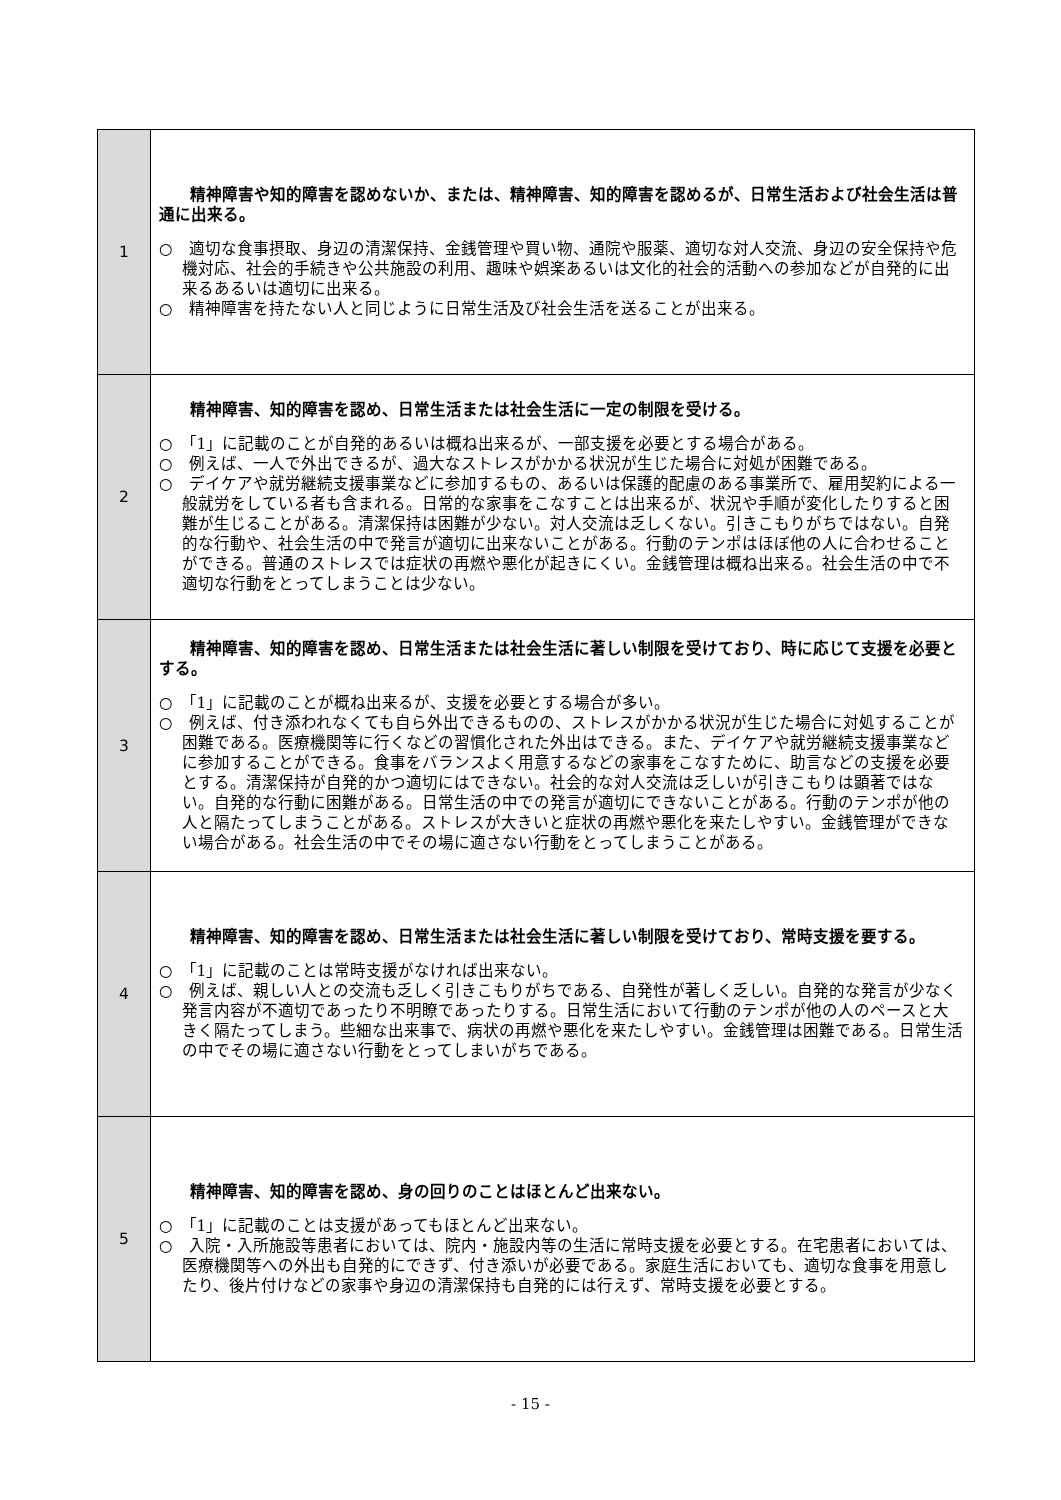| 1 | 精神障害や知的障害を認めないか、または、精神障害、知的障害を認めるが、日常生活および社会生活は普通に出来る。 ○ 適切な食事摂取、身辺の清潔保持、金銭管理や買い物、通院や服薬、適切な対人交流、身辺の安全保持や危機対応、社会的手続きや公共施設の利用、趣味や娯楽あるいは文化的社会的活動への参加などが自発的に出来るあるいは適切に出来る。 ○ 精神障害を持たない人と同じように日常生活及び社会生活を送ることが出来る。 |
| 2 | 精神障害、知的障害を認め、日常生活または社会生活に一定の制限を受ける。 ○ 「1」に記載のことが自発的あるいは概ね出来るが、一部支援を必要とする場合がある。 ○ 例えば、一人で外出できるが、過大なストレスがかかる状況が生じた場合に対処が困難である。 ○ デイケアや就労継続支援事業などに参加するもの、あるいは保護的配慮のある事業所で、雇用契約による一般就労をしている者も含まれる。日常的な家事をこなすことは出来るが、状況や手順が変化したりすると困難が生じることがある。清潔保持は困難が少ない。対人交流は乏しくない。引きこもりがちではない。自発的な行動や、社会生活の中で発言が適切に出来ないことがある。行動のテンポはほぼ他の人に合わせることができる。普通のストレスでは症状の再燃や悪化が起きにくい。金銭管理は概ね出来る。社会生活の中で不適切な行動をとってしまうことは少ない。 |
| 3 | 精神障害、知的障害を認め、日常生活または社会生活に著しい制限を受けており、時に応じて支援を必要とする。 ○ 「1」に記載のことが概ね出来るが、支援を必要とする場合が多い。 ○ 例えば、付き添われなくても自ら外出できるものの、ストレスがかかる状況が生じた場合に対処することが困難である。医療機関等に行くなどの習慣化された外出はできる。また、デイケアや就労継続支援事業などに参加することができる。食事をバランスよく用意するなどの家事をこなすために、助言などの支援を必要とする。清潔保持が自発的かつ適切にはできない。社会的な対人交流は乏しいが引きこもりは顕著ではない。自発的な行動に困難がある。日常生活の中での発言が適切にできないことがある。行動のテンポが他の人と隔たってしまうことがある。ストレスが大きいと症状の再燃や悪化を来たしやすい。金銭管理ができない場合がある。社会生活の中でその場に適さない行動をとってしまうことがある。 |
| 4 | 精神障害、知的障害を認め、日常生活または社会生活に著しい制限を受けており、常時支援を要する。 ○ 「1」に記載のことは常時支援がなければ出来ない。 ○ 例えば、親しい人との交流も乏しく引きこもりがちである、自発性が著しく乏しい。自発的な発言が少なく発言内容が不適切であったり不明瞭であったりする。日常生活において行動のテンポが他の人のペースと大きく隔たってしまう。些細な出来事で、病状の再燃や悪化を来たしやすい。金銭管理は困難である。日常生活の中でその場に適さない行動をとってしまいがちである。 |
| 5 | 精神障害、知的障害を認め、身の回りのことはほとんど出来ない。 ○ 「1」に記載のことは支援があってもほとんど出来ない。 ○ 入院・入所施設等患者においては、院内・施設内等の生活に常時支援を必要とする。在宅患者においては、医療機関等への外出も自発的にできず、付き添いが必要である。家庭生活においても、適切な食事を用意したり、後片付けなどの家事や身辺の清潔保持も自発的には行えず、常時支援を必要とする。 |
- 15 -